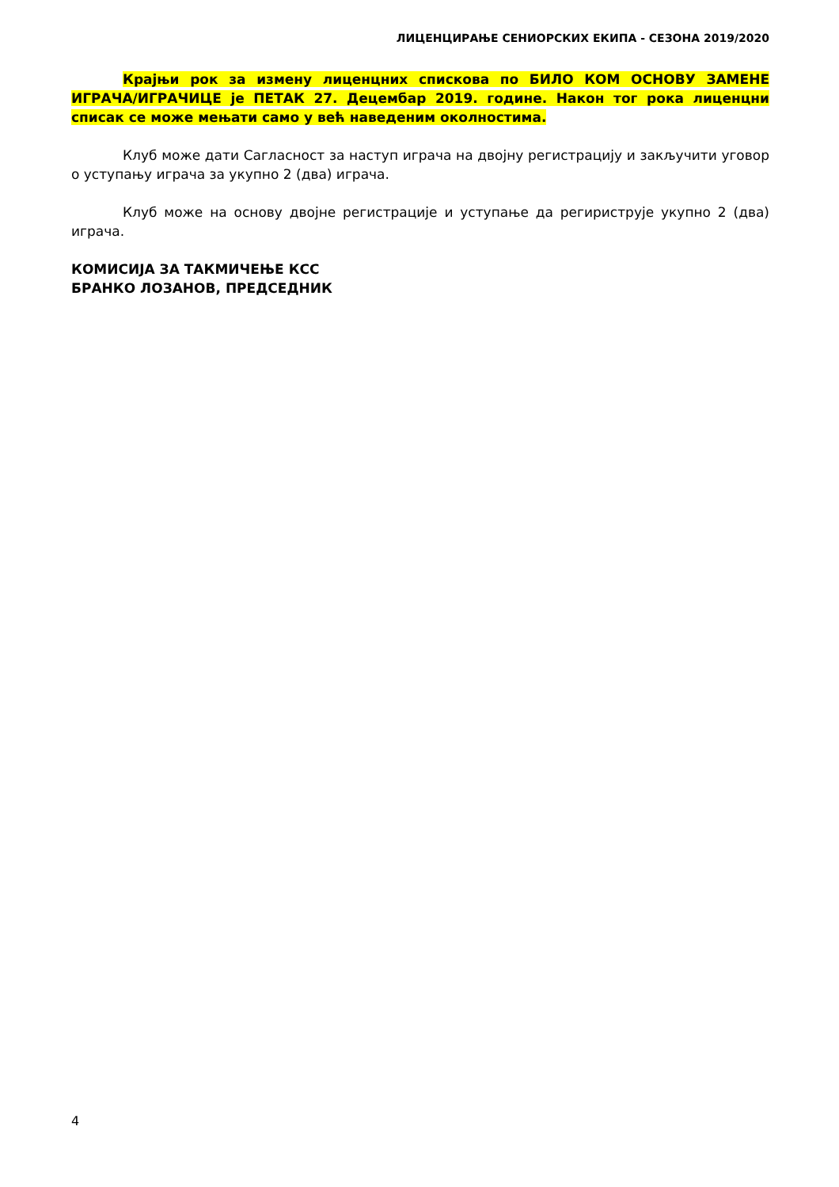ЛИЦЕНЦИРАЊЕ СЕНИОРСКИХ ЕКИПА - СЕЗОНА 2019/2020
Крајњи рок за измену лиценцних спискова по БИЛО КОМ ОСНОВУ ЗАМЕНЕ ИГРАЧА/ИГРАЧИЦЕ је ПЕТАК 27. Децембар 2019. године. Након тог рока лиценцни списак се може мењати само у већ наведеним околностима.
Клуб може дати Сагласност за наступ играча на двојну регистрацију и закључити уговор о уступању играча за укупно 2 (два) играча.
Клуб може на основу двојне регистрације и уступање да регириструје укупно 2 (два) играча.
КОМИСИЈА ЗА ТАКМИЧЕЊЕ КСС
БРАНКО ЛОЗАНОВ, ПРЕДСЕДНИК
4